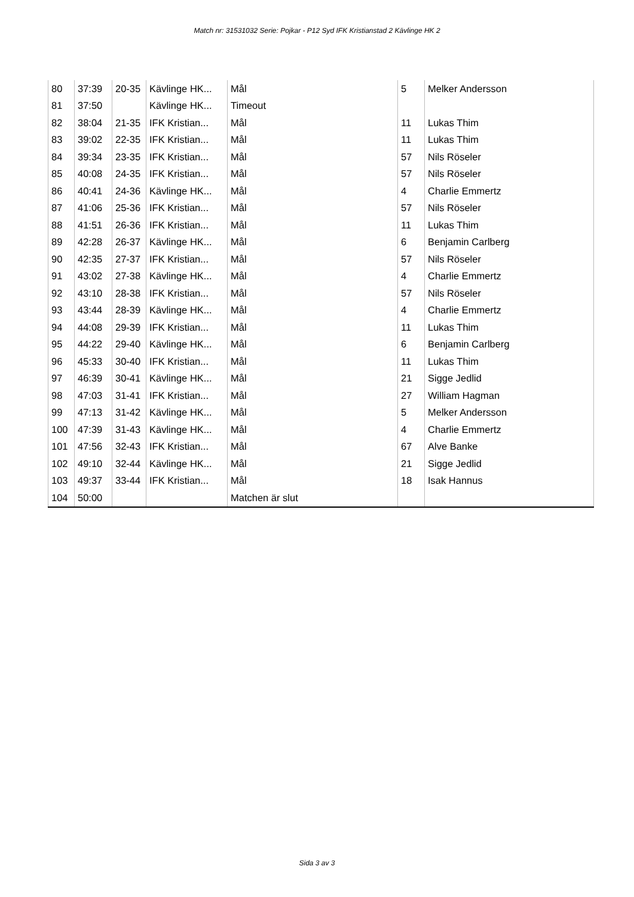Match nr: 31531032 Serie: Pojkar - P12 Syd IFK Kristianstad 2 Kävlinge HK 2
| 80 | 37:39 | 20-35 | Kävlinge HK... | Mål | 5 | Melker Andersson |
| 81 | 37:50 | | Kävlinge HK... | Timeout | | |
| 82 | 38:04 | 21-35 | IFK Kristian... | Mål | 11 | Lukas Thim |
| 83 | 39:02 | 22-35 | IFK Kristian... | Mål | 11 | Lukas Thim |
| 84 | 39:34 | 23-35 | IFK Kristian... | Mål | 57 | Nils Röseler |
| 85 | 40:08 | 24-35 | IFK Kristian... | Mål | 57 | Nils Röseler |
| 86 | 40:41 | 24-36 | Kävlinge HK... | Mål | 4 | Charlie Emmertz |
| 87 | 41:06 | 25-36 | IFK Kristian... | Mål | 57 | Nils Röseler |
| 88 | 41:51 | 26-36 | IFK Kristian... | Mål | 11 | Lukas Thim |
| 89 | 42:28 | 26-37 | Kävlinge HK... | Mål | 6 | Benjamin Carlberg |
| 90 | 42:35 | 27-37 | IFK Kristian... | Mål | 57 | Nils Röseler |
| 91 | 43:02 | 27-38 | Kävlinge HK... | Mål | 4 | Charlie Emmertz |
| 92 | 43:10 | 28-38 | IFK Kristian... | Mål | 57 | Nils Röseler |
| 93 | 43:44 | 28-39 | Kävlinge HK... | Mål | 4 | Charlie Emmertz |
| 94 | 44:08 | 29-39 | IFK Kristian... | Mål | 11 | Lukas Thim |
| 95 | 44:22 | 29-40 | Kävlinge HK... | Mål | 6 | Benjamin Carlberg |
| 96 | 45:33 | 30-40 | IFK Kristian... | Mål | 11 | Lukas Thim |
| 97 | 46:39 | 30-41 | Kävlinge HK... | Mål | 21 | Sigge Jedlid |
| 98 | 47:03 | 31-41 | IFK Kristian... | Mål | 27 | William Hagman |
| 99 | 47:13 | 31-42 | Kävlinge HK... | Mål | 5 | Melker Andersson |
| 100 | 47:39 | 31-43 | Kävlinge HK... | Mål | 4 | Charlie Emmertz |
| 101 | 47:56 | 32-43 | IFK Kristian... | Mål | 67 | Alve Banke |
| 102 | 49:10 | 32-44 | Kävlinge HK... | Mål | 21 | Sigge Jedlid |
| 103 | 49:37 | 33-44 | IFK Kristian... | Mål | 18 | Isak Hannus |
| 104 | 50:00 | | | Matchen är slut | | |
Sida 3 av 3